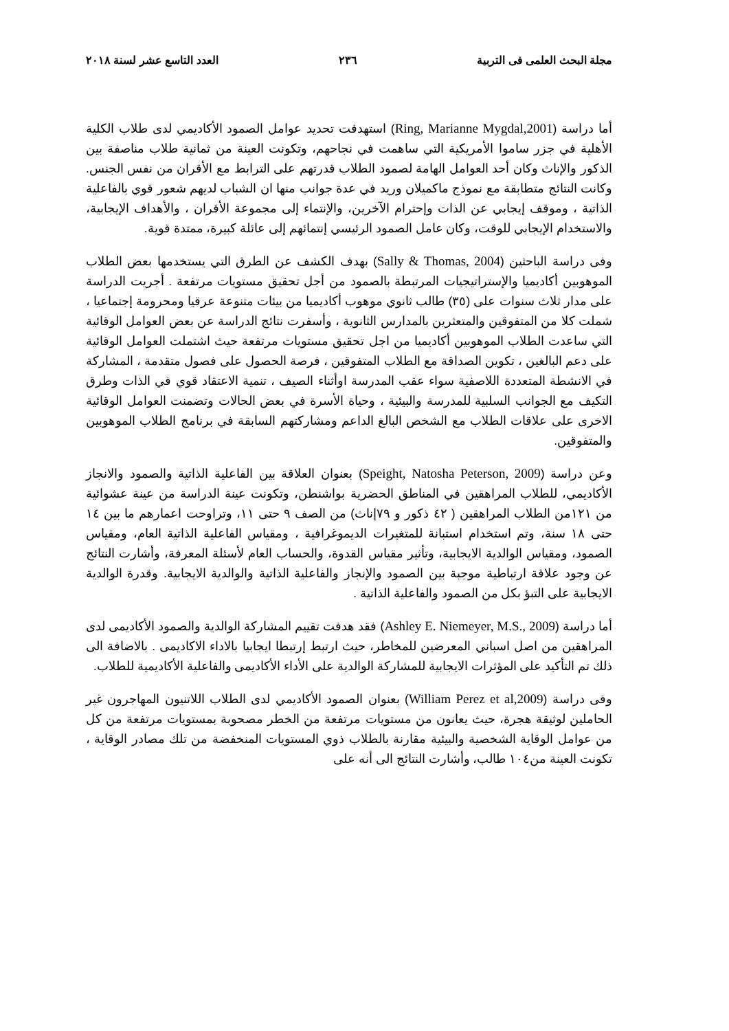مجلة البحث العلمى فى التربية ٢٣٦ العدد التاسع عشر لسنة ٢٠١٨
أما دراسة (Ring, Marianne Mygdal,2001) استهدفت تحديد عوامل الصمود الأكاديمي لدى طلاب الكلية الأهلية في جزر ساموا الأمريكية التي ساهمت في نجاحهم، وتكونت العينة من ثمانية طلاب مناصفة بين الذكور والإناث وكان أحد العوامل الهامة لصمود الطلاب قدرتهم على الترابط مع الأقران من نفس الجنس. وكانت النتائج متطابقة مع نموذج ماكميلان وريد في عدة جوانب منها ان الشباب لديهم شعور قوي بالفاعلية الذاتية ، وموقف إيجابي عن الذات وإحترام الآخرين، والإنتماء إلى مجموعة الأقران ، والأهداف الإيجابية، والاستخدام الإيجابي للوقت، وكان عامل الصمود الرئيسي إنتمائهم إلى عائلة كبيرة، ممتدة قوية.
وفى دراسة الباحثين (Sally & Thomas, 2004) بهدف الكشف عن الطرق التي يستخدمها بعض الطلاب الموهوبين أكاديميا والإستراتيجيات المرتبطة بالصمود من أجل تحقيق مستويات مرتفعة . أجريت الدراسة على مدار ثلاث سنوات على (٣٥) طالب ثانوي موهوب أكاديميا من بيئات متنوعة عرقيا ومحرومة إجتماعيا ، شملت كلا من المتفوقين والمتعثرين بالمدارس الثانوية ، وأسفرت نتائج الدراسة عن بعض العوامل الوقائية التي ساعدت الطلاب الموهوبين أكاديميا من اجل تحقيق مستويات مرتفعة حيث اشتملت العوامل الوقائية على دعم البالغين ، تكوين الصداقة مع الطلاب المتفوقين ، فرصة الحصول على فصول متقدمة ، المشاركة في الانشطة المتعددة اللاصفية سواء عقب المدرسة اوأثناء الصيف ، تنمية الاعتقاد قوي في الذات وطرق التكيف مع الجوانب السلبية للمدرسة والبيئية ، وحياة الأسرة في بعض الحالات وتضمنت العوامل الوقائية الاخرى على علاقات الطلاب مع الشخص البالغ الداعم ومشاركتهم السابقة في برنامج الطلاب الموهوبين والمتفوقين.
وعن دراسة (Speight, Natosha Peterson, 2009) بعنوان العلاقة بين الفاعلية الذاتية والصمود والانجاز الأكاديمي، للطلاب المراهقين في المناطق الحضرية بواشنطن، وتكونت عينة الدراسة من عينة عشوائية من ١٢١من الطلاب المراهقين ( ٤٢ ذكور و ٧٩إناث) من الصف ٩ حتى ١١، وتراوحت اعمارهم ما بين ١٤ حتى ١٨ سنة، وتم استخدام استبانة للمتغيرات الديموغرافية ، ومقياس الفاعلية الذاتية العام، ومقياس الصمود، ومقياس الوالدية الايجابية، وتأثير مقياس القدوة، والحساب العام لأسئلة المعرفة، وأشارت النتائج عن وجود علاقة ارتباطية موجبة بين الصمود والإنجاز والفاعلية الذاتية والوالدية الايجابية. وقدرة الوالدية الايجابية على التبؤ بكل من الصمود والفاعلية الذاتية .
أما دراسة (Ashley E. Niemeyer, M.S., 2009) فقد هدفت تقييم المشاركة الوالدية والصمود الأكاديمى لدى المراهقين من اصل اسباني المعرضين للمخاطر، حيث ارتبط إرتبطا ايجابيا بالاداء الاكاديمى . بالاضافة الى ذلك تم التأكيد على المؤثرات الايجابية للمشاركة الوالدية على الأداء الأكاديمى والفاعلية الأكاديمية للطلاب.
وفى دراسة (William Perez et al,2009) بعنوان الصمود الأكاديمي لدى الطلاب اللاتنيون المهاجرون غير الحاملين لوثيقة هجرة، حيث يعانون من مستويات مرتفعة من الخطر مصحوبة بمستويات مرتفعة من كل من عوامل الوقاية الشخصية والبيئية مقارنة بالطلاب ذوي المستويات المنخفضة من تلك مصادر الوقاية ، تكونت العينة من١٠٤ طالب، وأشارت النتائج الى أنه على